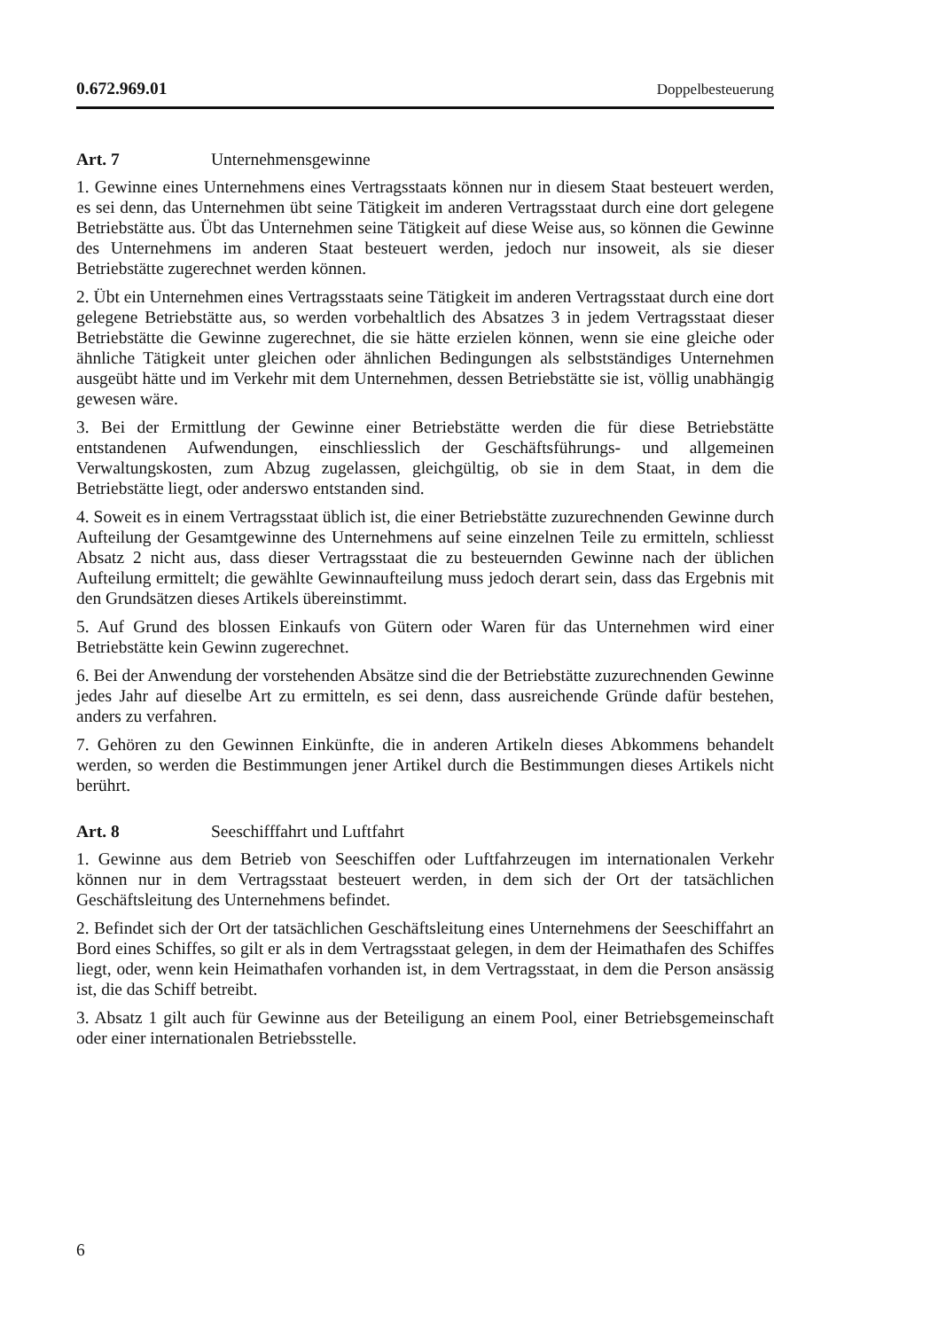0.672.969.01 Doppelbesteuerung
Art. 7 Unternehmensgewinne
1. Gewinne eines Unternehmens eines Vertragsstaats können nur in diesem Staat besteuert werden, es sei denn, das Unternehmen übt seine Tätigkeit im anderen Vertragsstaat durch eine dort gelegene Betriebstätte aus. Übt das Unternehmen seine Tätigkeit auf diese Weise aus, so können die Gewinne des Unternehmens im anderen Staat besteuert werden, jedoch nur insoweit, als sie dieser Betriebstätte zugerechnet werden können.
2. Übt ein Unternehmen eines Vertragsstaats seine Tätigkeit im anderen Vertragsstaat durch eine dort gelegene Betriebstätte aus, so werden vorbehaltlich des Absatzes 3 in jedem Vertragsstaat dieser Betriebstätte die Gewinne zugerechnet, die sie hätte erzielen können, wenn sie eine gleiche oder ähnliche Tätigkeit unter gleichen oder ähnlichen Bedingungen als selbstständiges Unternehmen ausgeübt hätte und im Verkehr mit dem Unternehmen, dessen Betriebstätte sie ist, völlig unabhängig gewesen wäre.
3. Bei der Ermittlung der Gewinne einer Betriebstätte werden die für diese Betriebstätte entstandenen Aufwendungen, einschliesslich der Geschäftsführungs- und allgemeinen Verwaltungskosten, zum Abzug zugelassen, gleichgültig, ob sie in dem Staat, in dem die Betriebstätte liegt, oder anderswo entstanden sind.
4. Soweit es in einem Vertragsstaat üblich ist, die einer Betriebstätte zuzurechnenden Gewinne durch Aufteilung der Gesamtgewinne des Unternehmens auf seine einzelnen Teile zu ermitteln, schliesst Absatz 2 nicht aus, dass dieser Vertragsstaat die zu besteuernden Gewinne nach der üblichen Aufteilung ermittelt; die gewählte Gewinnaufteilung muss jedoch derart sein, dass das Ergebnis mit den Grundsätzen dieses Artikels übereinstimmt.
5. Auf Grund des blossen Einkaufs von Gütern oder Waren für das Unternehmen wird einer Betriebstätte kein Gewinn zugerechnet.
6. Bei der Anwendung der vorstehenden Absätze sind die der Betriebstätte zuzurechnenden Gewinne jedes Jahr auf dieselbe Art zu ermitteln, es sei denn, dass ausreichende Gründe dafür bestehen, anders zu verfahren.
7. Gehören zu den Gewinnen Einkünfte, die in anderen Artikeln dieses Abkommens behandelt werden, so werden die Bestimmungen jener Artikel durch die Bestimmungen dieses Artikels nicht berührt.
Art. 8 Seeschifffahrt und Luftfahrt
1. Gewinne aus dem Betrieb von Seeschiffen oder Luftfahrzeugen im internationalen Verkehr können nur in dem Vertragsstaat besteuert werden, in dem sich der Ort der tatsächlichen Geschäftsleitung des Unternehmens befindet.
2. Befindet sich der Ort der tatsächlichen Geschäftsleitung eines Unternehmens der Seeschiffahrt an Bord eines Schiffes, so gilt er als in dem Vertragsstaat gelegen, in dem der Heimathafen des Schiffes liegt, oder, wenn kein Heimathafen vorhanden ist, in dem Vertragsstaat, in dem die Person ansässig ist, die das Schiff betreibt.
3. Absatz 1 gilt auch für Gewinne aus der Beteiligung an einem Pool, einer Betriebsgemeinschaft oder einer internationalen Betriebsstelle.
6